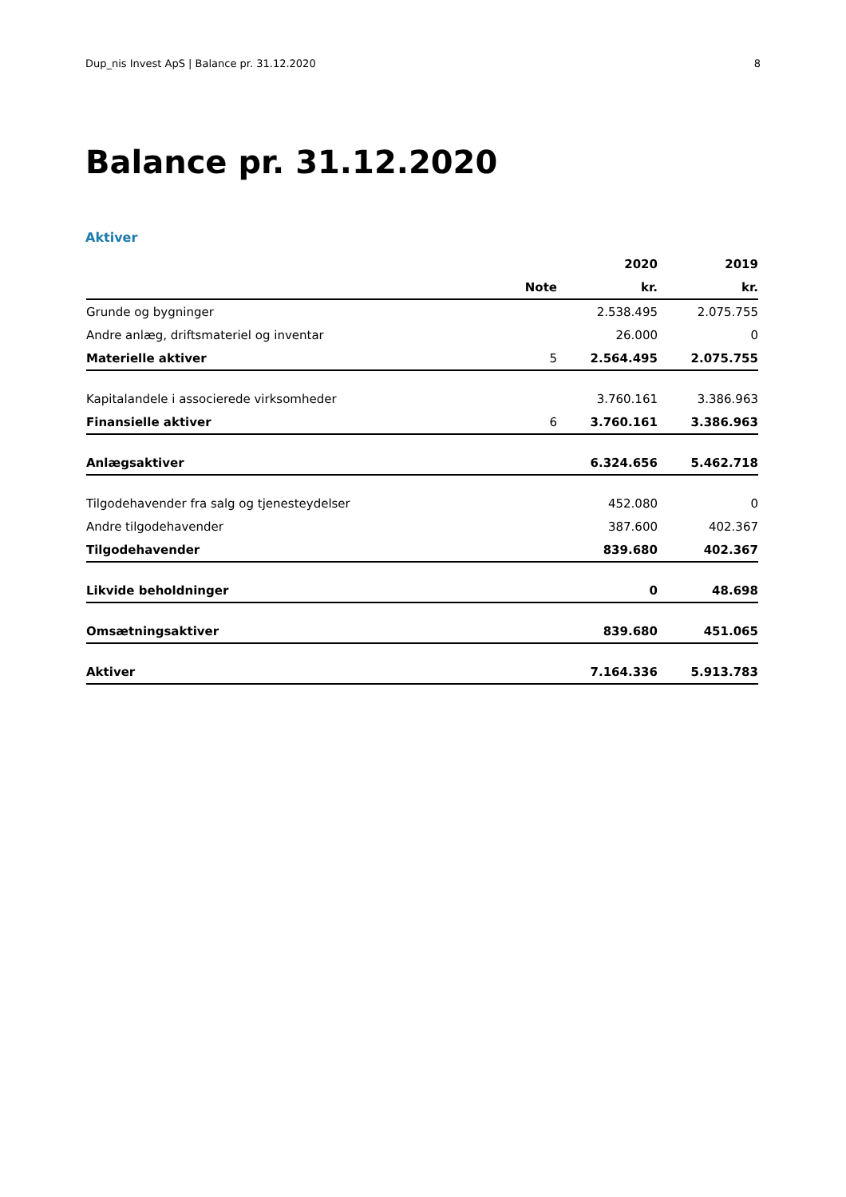Dup_nis Invest ApS | Balance pr. 31.12.2020 8
Balance pr. 31.12.2020
Aktiver
| | | 2020 | 2019 |
| --- | --- | --- | --- |
| | Note | kr. | kr. |
| Grunde og bygninger | | 2.538.495 | 2.075.755 |
| Andre anlæg, driftsmateriel og inventar | | 26.000 | 0 |
| Materielle aktiver | 5 | 2.564.495 | 2.075.755 |
| Kapitalandele i associerede virksomheder | | 3.760.161 | 3.386.963 |
| Finansielle aktiver | 6 | 3.760.161 | 3.386.963 |
| Anlægsaktiver | | 6.324.656 | 5.462.718 |
| Tilgodehavender fra salg og tjenesteydelser | | 452.080 | 0 |
| Andre tilgodehavender | | 387.600 | 402.367 |
| Tilgodehavender | | 839.680 | 402.367 |
| Likvide beholdninger | | 0 | 48.698 |
| Omsætningsaktiver | | 839.680 | 451.065 |
| Aktiver | | 7.164.336 | 5.913.783 |